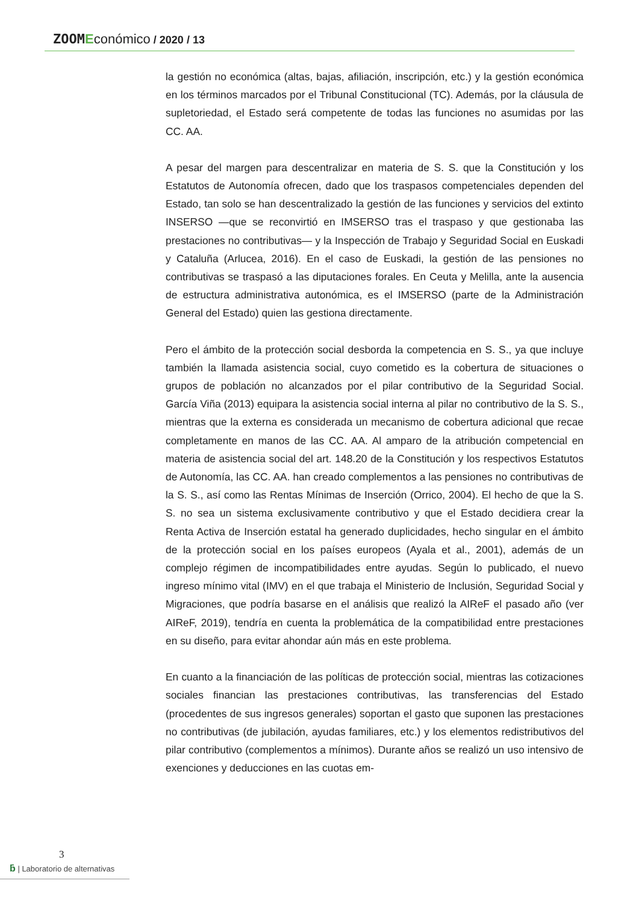ZOOM Económico / 2020 / 13
la gestión no económica (altas, bajas, afiliación, inscripción, etc.) y la gestión económica en los términos marcados por el Tribunal Constitucional (TC). Además, por la cláusula de supletoriedad, el Estado será competente de todas las funciones no asumidas por las CC. AA.
A pesar del margen para descentralizar en materia de S. S. que la Constitución y los Estatutos de Autonomía ofrecen, dado que los traspasos competenciales dependen del Estado, tan solo se han descentralizado la gestión de las funciones y servicios del extinto INSERSO —que se reconvirtió en IMSERSO tras el traspaso y que gestionaba las prestaciones no contributivas— y la Inspección de Trabajo y Seguridad Social en Euskadi y Cataluña (Arlucea, 2016). En el caso de Euskadi, la gestión de las pensiones no contributivas se traspasó a las diputaciones forales. En Ceuta y Melilla, ante la ausencia de estructura administrativa autonómica, es el IMSERSO (parte de la Administración General del Estado) quien las gestiona directamente.
Pero el ámbito de la protección social desborda la competencia en S. S., ya que incluye también la llamada asistencia social, cuyo cometido es la cobertura de situaciones o grupos de población no alcanzados por el pilar contributivo de la Seguridad Social. García Viña (2013) equipara la asistencia social interna al pilar no contributivo de la S. S., mientras que la externa es considerada un mecanismo de cobertura adicional que recae completamente en manos de las CC. AA. Al amparo de la atribución competencial en materia de asistencia social del art. 148.20 de la Constitución y los respectivos Estatutos de Autonomía, las CC. AA. han creado complementos a las pensiones no contributivas de la S. S., así como las Rentas Mínimas de Inserción (Orrico, 2004). El hecho de que la S. S. no sea un sistema exclusivamente contributivo y que el Estado decidiera crear la Renta Activa de Inserción estatal ha generado duplicidades, hecho singular en el ámbito de la protección social en los países europeos (Ayala et al., 2001), además de un complejo régimen de incompatibilidades entre ayudas. Según lo publicado, el nuevo ingreso mínimo vital (IMV) en el que trabaja el Ministerio de Inclusión, Seguridad Social y Migraciones, que podría basarse en el análisis que realizó la AIReF el pasado año (ver AIReF, 2019), tendría en cuenta la problemática de la compatibilidad entre prestaciones en su diseño, para evitar ahondar aún más en este problema.
En cuanto a la financiación de las políticas de protección social, mientras las cotizaciones sociales financian las prestaciones contributivas, las transferencias del Estado (procedentes de sus ingresos generales) soportan el gasto que suponen las prestaciones no contributivas (de jubilación, ayudas familiares, etc.) y los elementos redistributivos del pilar contributivo (complementos a mínimos). Durante años se realizó un uso intensivo de exenciones y deducciones en las cuotas em-
3
ƃ | Laboratorio de alternativas